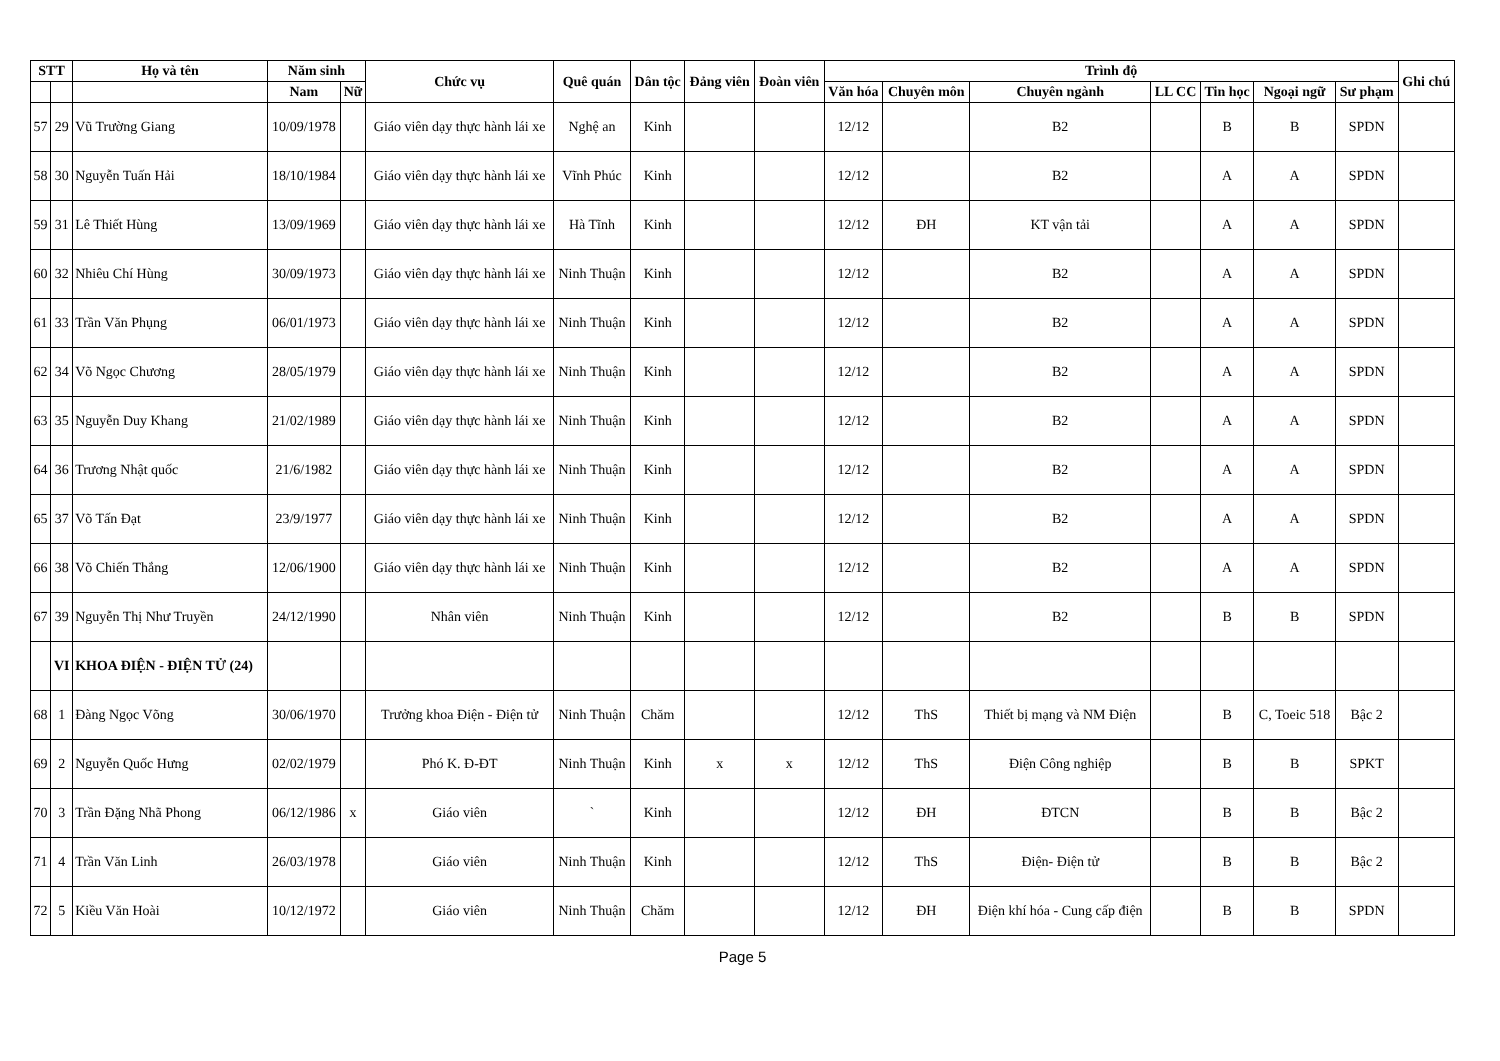| STT | | Họ và tên | Năm sinh | | Chức vụ | Quê quán | Dân tộc | Đảng viên | Đoàn viên | Trình độ | | | | | | | Ghi chú |
| --- | --- | --- | --- | --- | --- | --- | --- | --- | --- | --- | --- | --- | --- | --- | --- | --- | --- |
| | | | Nam | Nữ | | | | | | Văn hóa | Chuyên môn | Chuyên ngành | LL CC | Tin học | Ngoại ngữ | Sư phạm | |
| 57 | 29 | Vũ Trường Giang | 10/09/1978 | | Giáo viên dạy thực hành lái xe | Nghệ an | Kinh | | | 12/12 | | B2 | | B | B | SPDN | |
| 58 | 30 | Nguyễn Tuấn Hải | 18/10/1984 | | Giáo viên dạy thực hành lái xe | Vĩnh Phúc | Kinh | | | 12/12 | | B2 | | A | A | SPDN | |
| 59 | 31 | Lê Thiết Hùng | 13/09/1969 | | Giáo viên dạy thực hành lái xe | Hà Tĩnh | Kinh | | | 12/12 | ĐH | KT vận tải | | A | A | SPDN | |
| 60 | 32 | Nhiêu Chí Hùng | 30/09/1973 | | Giáo viên dạy thực hành lái xe | Ninh Thuận | Kinh | | | 12/12 | | B2 | | A | A | SPDN | |
| 61 | 33 | Trần Văn Phụng | 06/01/1973 | | Giáo viên dạy thực hành lái xe | Ninh Thuận | Kinh | | | 12/12 | | B2 | | A | A | SPDN | |
| 62 | 34 | Võ Ngọc Chương | 28/05/1979 | | Giáo viên dạy thực hành lái xe | Ninh Thuận | Kinh | | | 12/12 | | B2 | | A | A | SPDN | |
| 63 | 35 | Nguyễn Duy Khang | 21/02/1989 | | Giáo viên dạy thực hành lái xe | Ninh Thuận | Kinh | | | 12/12 | | B2 | | A | A | SPDN | |
| 64 | 36 | Trương Nhật quốc | 21/6/1982 | | Giáo viên dạy thực hành lái xe | Ninh Thuận | Kinh | | | 12/12 | | B2 | | A | A | SPDN | |
| 65 | 37 | Võ Tấn Đạt | 23/9/1977 | | Giáo viên dạy thực hành lái xe | Ninh Thuận | Kinh | | | 12/12 | | B2 | | A | A | SPDN | |
| 66 | 38 | Võ Chiến Thắng | 12/06/1900 | | Giáo viên dạy thực hành lái xe | Ninh Thuận | Kinh | | | 12/12 | | B2 | | A | A | SPDN | |
| 67 | 39 | Nguyễn Thị Như Truyền | 24/12/1990 | | Nhân viên | Ninh Thuận | Kinh | | | 12/12 | | B2 | | B | B | SPDN | |
| | VI | KHOA ĐIỆN - ĐIỆN TỬ (24) | | | | | | | | | | | | | | | |
| 68 | 1 | Đàng Ngọc Võng | 30/06/1970 | | Trưởng khoa Điện - Điện tử | Ninh Thuận | Chăm | | | 12/12 | ThS | Thiết bị mạng và NM Điện | | B | C, Toeic 518 | Bậc 2 | |
| 69 | 2 | Nguyễn Quốc Hưng | 02/02/1979 | | Phó K. Đ-ĐT | Ninh Thuận | Kinh | x | x | 12/12 | ThS | Điện Công nghiệp | | B | B | SPKT | |
| 70 | 3 | Trần Đặng Nhã Phong | 06/12/1986 | x | Giáo viên | ` | Kinh | | | 12/12 | ĐH | ĐTCN | | B | B | Bậc 2 | |
| 71 | 4 | Trần Văn Linh | 26/03/1978 | | Giáo viên | Ninh Thuận | Kinh | | | 12/12 | ThS | Điện- Điện tử | | B | B | Bậc 2 | |
| 72 | 5 | Kiều Văn Hoài | 10/12/1972 | | Giáo viên | Ninh Thuận | Chăm | | | 12/12 | ĐH | Điện khí hóa - Cung cấp điện | | B | B | SPDN | |
Page 5